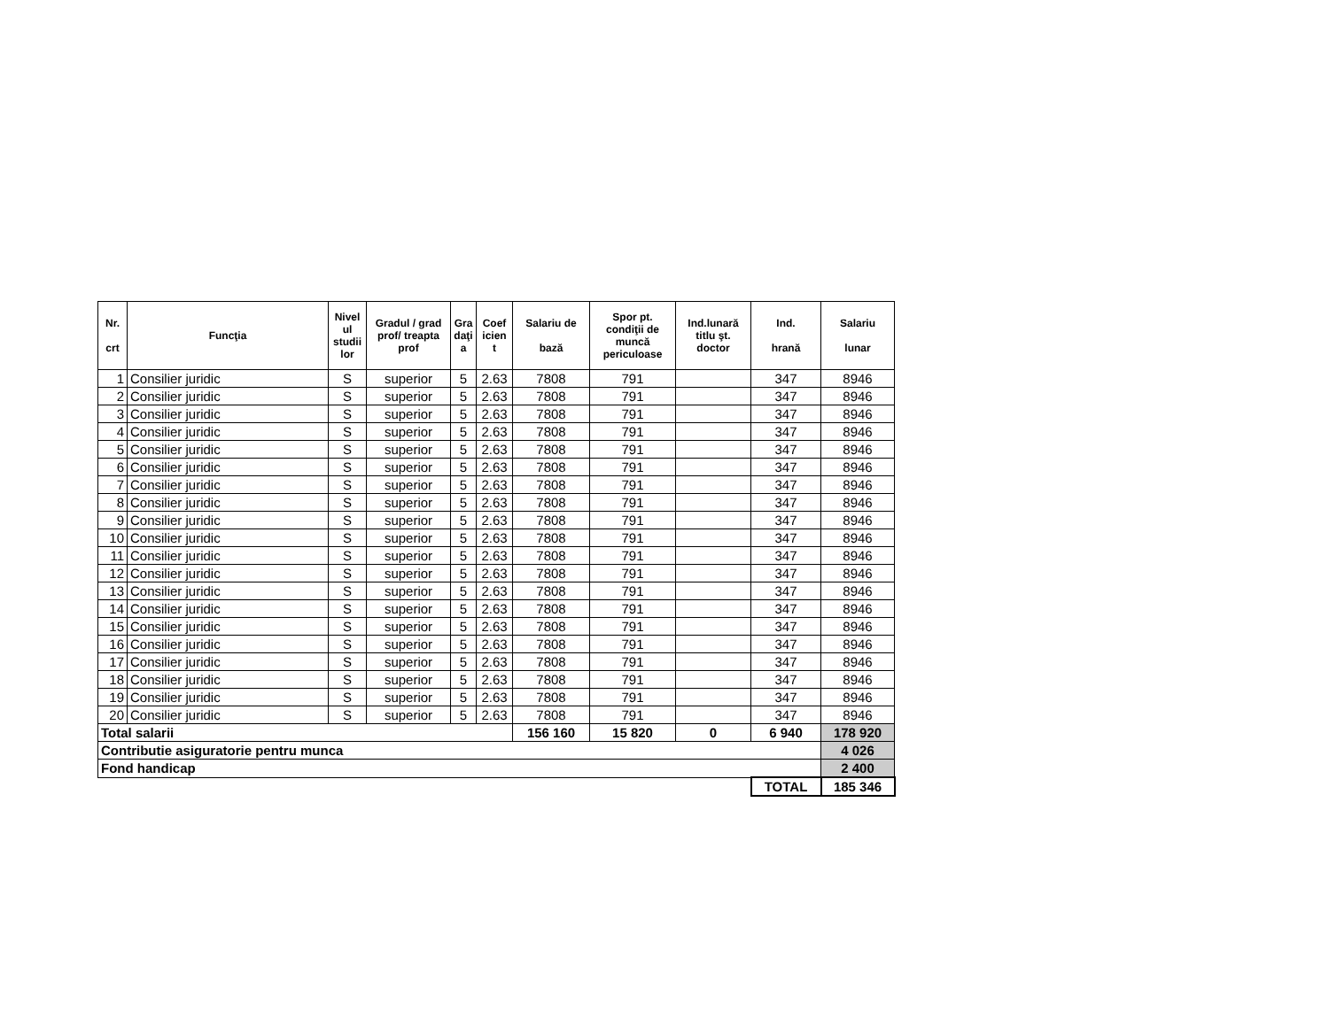| Nr. crt | Funcţia | Nivel ul studii lor | Gradul / grad prof/ treapta prof | Gra daţi a | Coef icien t | Salariu de bază | Spor pt. condiţii de muncă periculoase | Ind.lunară titlu şt. doctor | Ind. hrană | Salariu lunar |
| --- | --- | --- | --- | --- | --- | --- | --- | --- | --- | --- |
| 1 | Consilier juridic | S | superior | 5 | 2.63 | 7808 | 791 | | 347 | 8946 |
| 2 | Consilier juridic | S | superior | 5 | 2.63 | 7808 | 791 | | 347 | 8946 |
| 3 | Consilier juridic | S | superior | 5 | 2.63 | 7808 | 791 | | 347 | 8946 |
| 4 | Consilier juridic | S | superior | 5 | 2.63 | 7808 | 791 | | 347 | 8946 |
| 5 | Consilier juridic | S | superior | 5 | 2.63 | 7808 | 791 | | 347 | 8946 |
| 6 | Consilier juridic | S | superior | 5 | 2.63 | 7808 | 791 | | 347 | 8946 |
| 7 | Consilier juridic | S | superior | 5 | 2.63 | 7808 | 791 | | 347 | 8946 |
| 8 | Consilier juridic | S | superior | 5 | 2.63 | 7808 | 791 | | 347 | 8946 |
| 9 | Consilier juridic | S | superior | 5 | 2.63 | 7808 | 791 | | 347 | 8946 |
| 10 | Consilier juridic | S | superior | 5 | 2.63 | 7808 | 791 | | 347 | 8946 |
| 11 | Consilier juridic | S | superior | 5 | 2.63 | 7808 | 791 | | 347 | 8946 |
| 12 | Consilier juridic | S | superior | 5 | 2.63 | 7808 | 791 | | 347 | 8946 |
| 13 | Consilier juridic | S | superior | 5 | 2.63 | 7808 | 791 | | 347 | 8946 |
| 14 | Consilier juridic | S | superior | 5 | 2.63 | 7808 | 791 | | 347 | 8946 |
| 15 | Consilier juridic | S | superior | 5 | 2.63 | 7808 | 791 | | 347 | 8946 |
| 16 | Consilier juridic | S | superior | 5 | 2.63 | 7808 | 791 | | 347 | 8946 |
| 17 | Consilier juridic | S | superior | 5 | 2.63 | 7808 | 791 | | 347 | 8946 |
| 18 | Consilier juridic | S | superior | 5 | 2.63 | 7808 | 791 | | 347 | 8946 |
| 19 | Consilier juridic | S | superior | 5 | 2.63 | 7808 | 791 | | 347 | 8946 |
| 20 | Consilier juridic | S | superior | 5 | 2.63 | 7808 | 791 | | 347 | 8946 |
| Total salarii | | | | | | 156 160 | 15 820 | 0 | 6 940 | 178 920 |
| Contributie asiguratorie pentru munca | | | | | | | | | | 4 026 |
| Fond handicap | | | | | | | | | | 2 400 |
| | | | | | | | | | TOTAL | 185 346 |